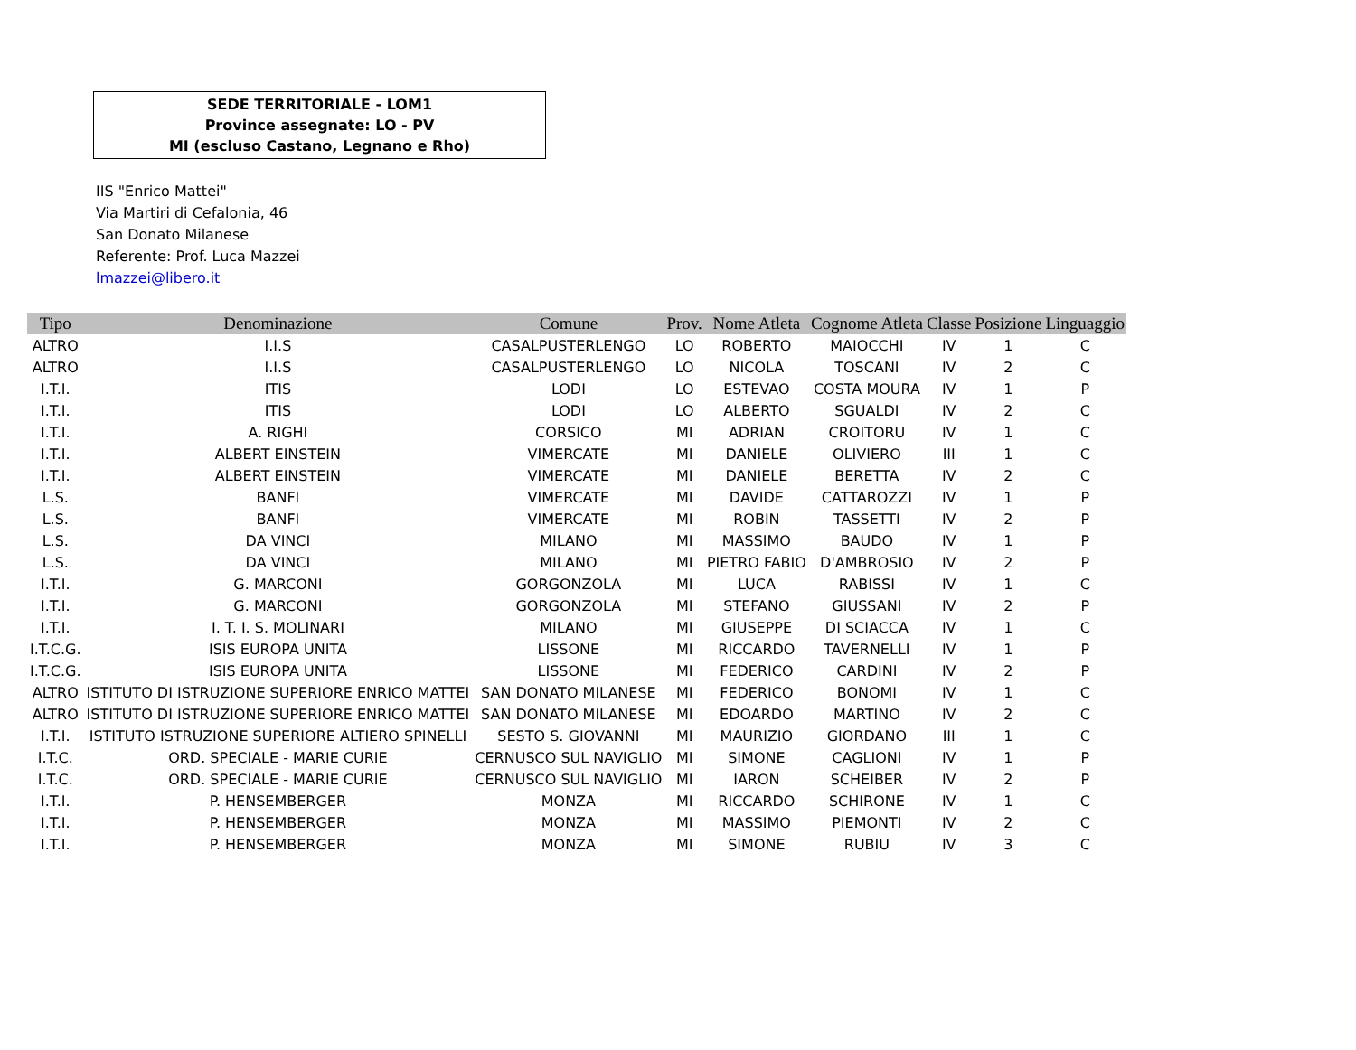SEDE TERRITORIALE - LOM1
Province assegnate: LO - PV
MI (escluso Castano, Legnano e Rho)
IIS "Enrico Mattei"
Via Martiri di Cefalonia, 46
San Donato Milanese
Referente: Prof. Luca Mazzei
lmazzei@libero.it
| Tipo | Denominazione | Comune | Prov. | Nome Atleta | Cognome Atleta | Classe | Posizione | Linguaggio |
| --- | --- | --- | --- | --- | --- | --- | --- | --- |
| ALTRO | I.I.S | CASALPUSTERLENGO | LO | ROBERTO | MAIOCCHI | IV | 1 | C |
| ALTRO | I.I.S | CASALPUSTERLENGO | LO | NICOLA | TOSCANI | IV | 2 | C |
| I.T.I. | ITIS | LODI | LO | ESTEVAO | COSTA MOURA | IV | 1 | P |
| I.T.I. | ITIS | LODI | LO | ALBERTO | SGUALDI | IV | 2 | C |
| I.T.I. | A. RIGHI | CORSICO | MI | ADRIAN | CROITORU | IV | 1 | C |
| I.T.I. | ALBERT EINSTEIN | VIMERCATE | MI | DANIELE | OLIVIERO | III | 1 | C |
| I.T.I. | ALBERT EINSTEIN | VIMERCATE | MI | DANIELE | BERETTA | IV | 2 | C |
| L.S. | BANFI | VIMERCATE | MI | DAVIDE | CATTAROZZI | IV | 1 | P |
| L.S. | BANFI | VIMERCATE | MI | ROBIN | TASSETTI | IV | 2 | P |
| L.S. | DA VINCI | MILANO | MI | MASSIMO | BAUDO | IV | 1 | P |
| L.S. | DA VINCI | MILANO | MI | PIETRO FABIO | D'AMBROSIO | IV | 2 | P |
| I.T.I. | G. MARCONI | GORGONZOLA | MI | LUCA | RABISSI | IV | 1 | C |
| I.T.I. | G. MARCONI | GORGONZOLA | MI | STEFANO | GIUSSANI | IV | 2 | P |
| I.T.I. | I. T. I. S. MOLINARI | MILANO | MI | GIUSEPPE | DI SCIACCA | IV | 1 | C |
| I.T.C.G. | ISIS EUROPA UNITA | LISSONE | MI | RICCARDO | TAVERNELLI | IV | 1 | P |
| I.T.C.G. | ISIS EUROPA UNITA | LISSONE | MI | FEDERICO | CARDINI | IV | 2 | P |
| ALTRO | ISTITUTO DI ISTRUZIONE SUPERIORE ENRICO MATTEI | SAN DONATO MILANESE | MI | FEDERICO | BONOMI | IV | 1 | C |
| ALTRO | ISTITUTO DI ISTRUZIONE SUPERIORE ENRICO MATTEI | SAN DONATO MILANESE | MI | EDOARDO | MARTINO | IV | 2 | C |
| I.T.I. | ISTITUTO ISTRUZIONE SUPERIORE ALTIERO SPINELLI | SESTO S. GIOVANNI | MI | MAURIZIO | GIORDANO | III | 1 | C |
| I.T.C. | ORD. SPECIALE - MARIE CURIE | CERNUSCO SUL NAVIGLIO | MI | SIMONE | CAGLIONI | IV | 1 | P |
| I.T.C. | ORD. SPECIALE - MARIE CURIE | CERNUSCO SUL NAVIGLIO | MI | IARON | SCHEIBER | IV | 2 | P |
| I.T.I. | P. HENSEMBERGER | MONZA | MI | RICCARDO | SCHIRONE | IV | 1 | C |
| I.T.I. | P. HENSEMBERGER | MONZA | MI | MASSIMO | PIEMONTI | IV | 2 | C |
| I.T.I. | P. HENSEMBERGER | MONZA | MI | SIMONE | RUBIU | IV | 3 | C |